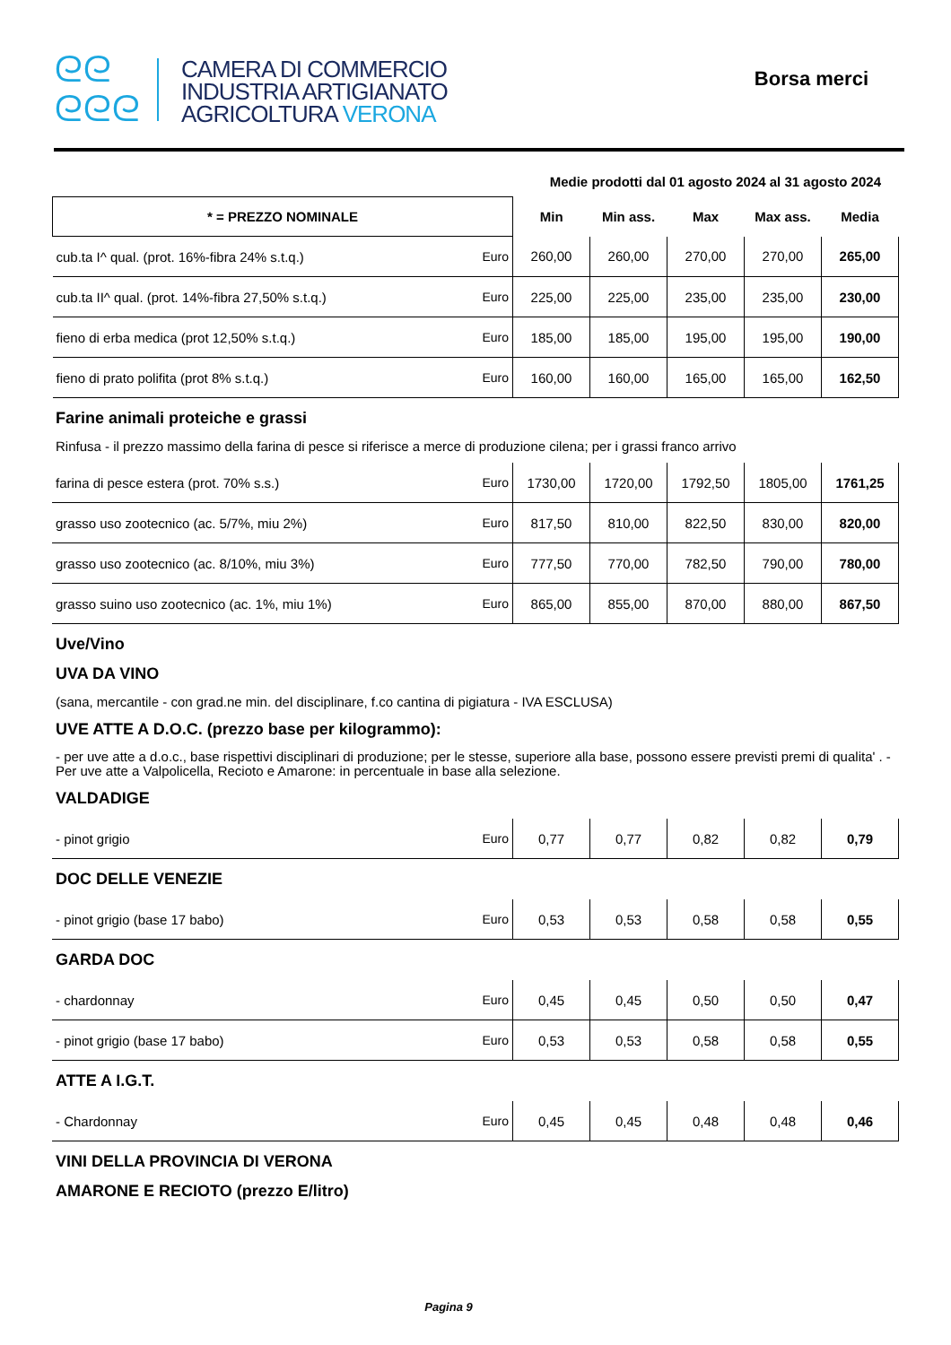ᘓᘓ
ᘓᘓᘓ
CAMERA DI COMMERCIO
INDUSTRIA ARTIGIANATO
AGRICOLTURA VERONA
Borsa merci
Medie prodotti dal 01 agosto 2024 al 31 agosto 2024
| * = PREZZO NOMINALE | | Min | Min ass. | Max | Max ass. | Media |
| --- | --- | --- | --- | --- | --- | --- |
| cub.ta I^ qual. (prot. 16%-fibra 24% s.t.q.) | Euro | 260,00 | 260,00 | 270,00 | 270,00 | 265,00 |
| cub.ta II^ qual. (prot. 14%-fibra 27,50% s.t.q.) | Euro | 225,00 | 225,00 | 235,00 | 235,00 | 230,00 |
| fieno di erba medica (prot 12,50% s.t.q.) | Euro | 185,00 | 185,00 | 195,00 | 195,00 | 190,00 |
| fieno di prato polifita (prot 8% s.t.q.) | Euro | 160,00 | 160,00 | 165,00 | 165,00 | 162,50 |
Farine animali proteiche e grassi
Rinfusa - il prezzo massimo della farina di pesce si riferisce a merce di produzione cilena; per i grassi franco arrivo
| farina di pesce estera (prot. 70% s.s.) | Euro | 1730,00 | 1720,00 | 1792,50 | 1805,00 | 1761,25 |
| grasso uso zootecnico (ac. 5/7%, miu 2%) | Euro | 817,50 | 810,00 | 822,50 | 830,00 | 820,00 |
| grasso uso zootecnico (ac. 8/10%, miu 3%) | Euro | 777,50 | 770,00 | 782,50 | 790,00 | 780,00 |
| grasso suino uso zootecnico (ac. 1%, miu 1%) | Euro | 865,00 | 855,00 | 870,00 | 880,00 | 867,50 |
Uve/Vino
UVA DA VINO
(sana, mercantile - con grad.ne min. del disciplinare, f.co cantina di pigiatura - IVA ESCLUSA)
UVE ATTE A D.O.C. (prezzo base per kilogrammo):
- per uve atte a d.o.c., base rispettivi disciplinari di produzione; per le stesse, superiore alla base, possono essere previsti premi di qualita' . - Per uve atte a Valpolicella, Recioto e Amarone: in percentuale in base alla selezione.
VALDADIGE
| - pinot grigio | Euro | 0,77 | 0,77 | 0,82 | 0,82 | 0,79 |
DOC DELLE VENEZIE
| - pinot grigio (base 17 babo) | Euro | 0,53 | 0,53 | 0,58 | 0,58 | 0,55 |
GARDA DOC
| - chardonnay | Euro | 0,45 | 0,45 | 0,50 | 0,50 | 0,47 |
| - pinot grigio (base 17 babo) | Euro | 0,53 | 0,53 | 0,58 | 0,58 | 0,55 |
ATTE A I.G.T.
| - Chardonnay | Euro | 0,45 | 0,45 | 0,48 | 0,48 | 0,46 |
VINI DELLA PROVINCIA DI VERONA
AMARONE E RECIOTO (prezzo E/litro)
Pagina 9